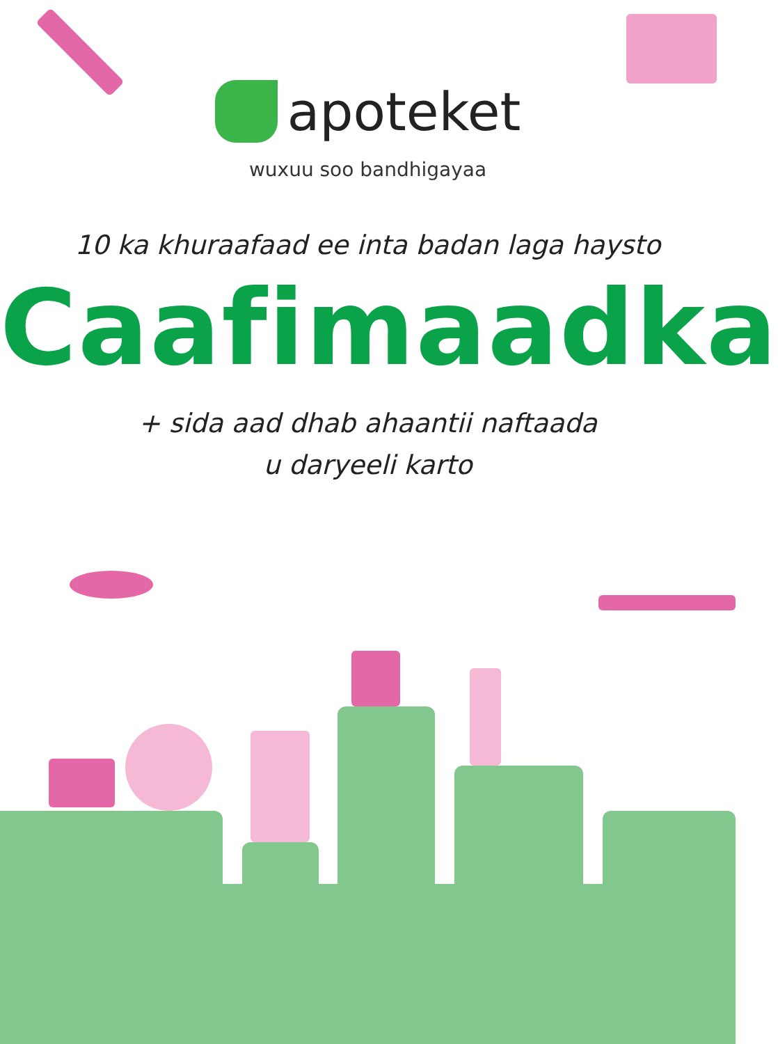apoteket
wuxuu soo bandhigayaa
10 ka khuraafaad ee inta badan laga haysto
Caafimaadka
+ sida aad dhab ahaantii naftaada
u daryeeli karto